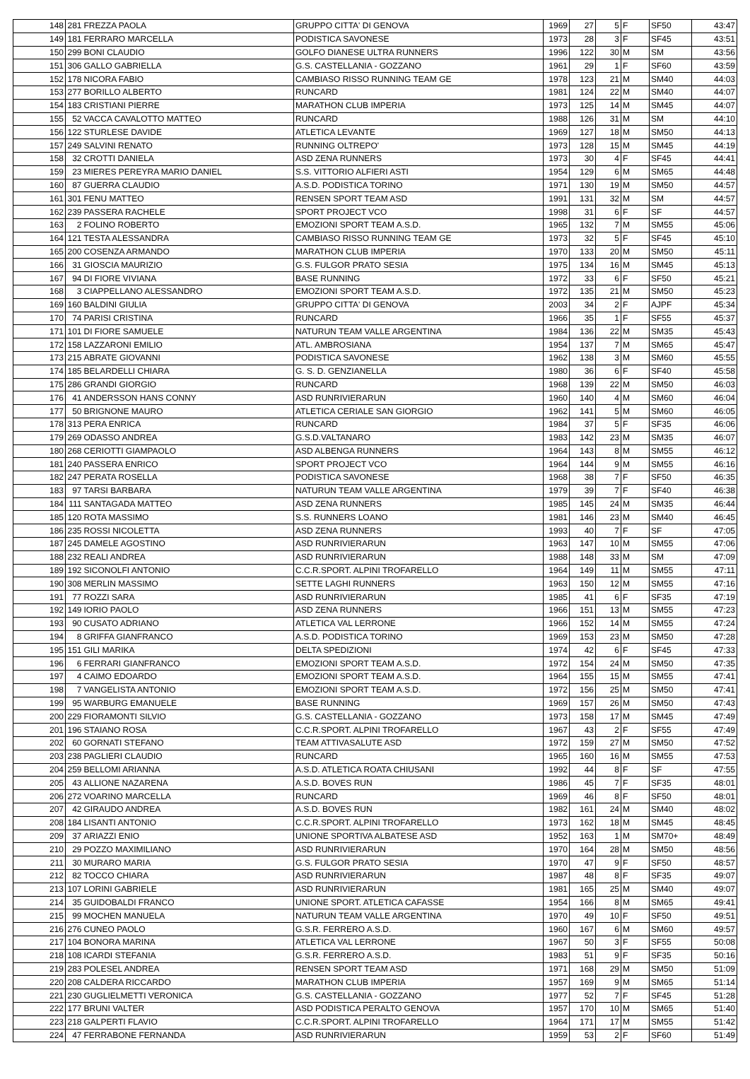| 148 | 281 | FREZZA PAOLA | GRUPPO CITTA' DI GENOVA | 1969 | 27 | 5 | F | SF50 | 43:47 |
| 149 | 181 | FERRARO MARCELLA | PODISTICA SAVONESE | 1973 | 28 | 3 | F | SF45 | 43:51 |
| 150 | 299 | BONI CLAUDIO | GOLFO DIANESE ULTRA RUNNERS | 1996 | 122 | 30 | M | SM | 43:56 |
| 151 | 306 | GALLO GABRIELLA | G.S. CASTELLANIA - GOZZANO | 1961 | 29 | 1 | F | SF60 | 43:59 |
| 152 | 178 | NICORA FABIO | CAMBIASO RISSO RUNNING TEAM GE | 1978 | 123 | 21 | M | SM40 | 44:03 |
| 153 | 277 | BORILLO ALBERTO | RUNCARD | 1981 | 124 | 22 | M | SM40 | 44:07 |
| 154 | 183 | CRISTIANI PIERRE | MARATHON CLUB IMPERIA | 1973 | 125 | 14 | M | SM45 | 44:07 |
| 155 | 52 | VACCA CAVALOTTO MATTEO | RUNCARD | 1988 | 126 | 31 | M | SM | 44:10 |
| 156 | 122 | STURLESE DAVIDE | ATLETICA LEVANTE | 1969 | 127 | 18 | M | SM50 | 44:13 |
| 157 | 249 | SALVINI RENATO | RUNNING OLTREPO' | 1973 | 128 | 15 | M | SM45 | 44:19 |
| 158 | 32 | CROTTI DANIELA | ASD ZENA RUNNERS | 1973 | 30 | 4 | F | SF45 | 44:41 |
| 159 | 23 | MIERES PEREYRA MARIO DANIEL | S.S. VITTORIO ALFIERI ASTI | 1954 | 129 | 6 | M | SM65 | 44:48 |
| 160 | 87 | GUERRA CLAUDIO | A.S.D. PODISTICA TORINO | 1971 | 130 | 19 | M | SM50 | 44:57 |
| 161 | 301 | FENU MATTEO | RENSEN SPORT TEAM ASD | 1991 | 131 | 32 | M | SM | 44:57 |
| 162 | 239 | PASSERA RACHELE | SPORT PROJECT VCO | 1998 | 31 | 6 | F | SF | 44:57 |
| 163 | 2 | FOLINO ROBERTO | EMOZIONI SPORT TEAM A.S.D. | 1965 | 132 | 7 | M | SM55 | 45:06 |
| 164 | 121 | TESTA ALESSANDRA | CAMBIASO RISSO RUNNING TEAM GE | 1973 | 32 | 5 | F | SF45 | 45:10 |
| 165 | 200 | COSENZA ARMANDO | MARATHON CLUB IMPERIA | 1970 | 133 | 20 | M | SM50 | 45:11 |
| 166 | 31 | GIOSCIA MAURIZIO | G.S. FULGOR PRATO SESIA | 1975 | 134 | 16 | M | SM45 | 45:13 |
| 167 | 94 | DI FIORE VIVIANA | BASE RUNNING | 1972 | 33 | 6 | F | SF50 | 45:21 |
| 168 | 3 | CIAPPELLANO ALESSANDRO | EMOZIONI SPORT TEAM A.S.D. | 1972 | 135 | 21 | M | SM50 | 45:23 |
| 169 | 160 | BALDINI GIULIA | GRUPPO CITTA' DI GENOVA | 2003 | 34 | 2 | F | AJPF | 45:34 |
| 170 | 74 | PARISI CRISTINA | RUNCARD | 1966 | 35 | 1 | F | SF55 | 45:37 |
| 171 | 101 | DI FIORE SAMUELE | NATURUN TEAM VALLE ARGENTINA | 1984 | 136 | 22 | M | SM35 | 45:43 |
| 172 | 158 | LAZZARONI EMILIO | ATL. AMBROSIANA | 1954 | 137 | 7 | M | SM65 | 45:47 |
| 173 | 215 | ABRATE GIOVANNI | PODISTICA SAVONESE | 1962 | 138 | 3 | M | SM60 | 45:55 |
| 174 | 185 | BELARDELLI CHIARA | G. S. D. GENZIANELLA | 1980 | 36 | 6 | F | SF40 | 45:58 |
| 175 | 286 | GRANDI GIORGIO | RUNCARD | 1968 | 139 | 22 | M | SM50 | 46:03 |
| 176 | 41 | ANDERSSON HANS CONNY | ASD RUNRIVIERARUN | 1960 | 140 | 4 | M | SM60 | 46:04 |
| 177 | 50 | BRIGNONE MAURO | ATLETICA CERIALE SAN GIORGIO | 1962 | 141 | 5 | M | SM60 | 46:05 |
| 178 | 313 | PERA ENRICA | RUNCARD | 1984 | 37 | 5 | F | SF35 | 46:06 |
| 179 | 269 | ODASSO ANDREA | G.S.D.VALTANARO | 1983 | 142 | 23 | M | SM35 | 46:07 |
| 180 | 268 | CERIOTTI GIAMPAOLO | ASD ALBENGA RUNNERS | 1964 | 143 | 8 | M | SM55 | 46:12 |
| 181 | 240 | PASSERA ENRICO | SPORT PROJECT VCO | 1964 | 144 | 9 | M | SM55 | 46:16 |
| 182 | 247 | PERATA ROSELLA | PODISTICA SAVONESE | 1968 | 38 | 7 | F | SF50 | 46:35 |
| 183 | 97 | TARSI BARBARA | NATURUN TEAM VALLE ARGENTINA | 1979 | 39 | 7 | F | SF40 | 46:38 |
| 184 | 111 | SANTAGADA MATTEO | ASD ZENA RUNNERS | 1985 | 145 | 24 | M | SM35 | 46:44 |
| 185 | 120 | ROTA MASSIMO | S.S. RUNNERS LOANO | 1981 | 146 | 23 | M | SM40 | 46:45 |
| 186 | 235 | ROSSI NICOLETTA | ASD ZENA RUNNERS | 1993 | 40 | 7 | F | SF | 47:05 |
| 187 | 245 | DAMELE AGOSTINO | ASD RUNRIVIERARUN | 1963 | 147 | 10 | M | SM55 | 47:06 |
| 188 | 232 | REALI ANDREA | ASD RUNRIVIERARUN | 1988 | 148 | 33 | M | SM | 47:09 |
| 189 | 192 | SICONOLFI ANTONIO | C.C.R.SPORT. ALPINI TROFARELLO | 1964 | 149 | 11 | M | SM55 | 47:11 |
| 190 | 308 | MERLIN MASSIMO | SETTE LAGHI RUNNERS | 1963 | 150 | 12 | M | SM55 | 47:16 |
| 191 | 77 | ROZZI SARA | ASD RUNRIVIERARUN | 1985 | 41 | 6 | F | SF35 | 47:19 |
| 192 | 149 | IORIO PAOLO | ASD ZENA RUNNERS | 1966 | 151 | 13 | M | SM55 | 47:23 |
| 193 | 90 | CUSATO ADRIANO | ATLETICA VAL LERRONE | 1966 | 152 | 14 | M | SM55 | 47:24 |
| 194 | 8 | GRIFFA GIANFRANCO | A.S.D. PODISTICA TORINO | 1969 | 153 | 23 | M | SM50 | 47:28 |
| 195 | 151 | GILI MARIKA | DELTA SPEDIZIONI | 1974 | 42 | 6 | F | SF45 | 47:33 |
| 196 | 6 | FERRARI GIANFRANCO | EMOZIONI SPORT TEAM A.S.D. | 1972 | 154 | 24 | M | SM50 | 47:35 |
| 197 | 4 | CAIMO EDOARDO | EMOZIONI SPORT TEAM A.S.D. | 1964 | 155 | 15 | M | SM55 | 47:41 |
| 198 | 7 | VANGELISTA ANTONIO | EMOZIONI SPORT TEAM A.S.D. | 1972 | 156 | 25 | M | SM50 | 47:41 |
| 199 | 95 | WARBURG EMANUELE | BASE RUNNING | 1969 | 157 | 26 | M | SM50 | 47:43 |
| 200 | 229 | FIORAMONTI SILVIO | G.S. CASTELLANIA - GOZZANO | 1973 | 158 | 17 | M | SM45 | 47:49 |
| 201 | 196 | STAIANO ROSA | C.C.R.SPORT. ALPINI TROFARELLO | 1967 | 43 | 2 | F | SF55 | 47:49 |
| 202 | 60 | GORNATI STEFANO | TEAM ATTIVASALUTE ASD | 1972 | 159 | 27 | M | SM50 | 47:52 |
| 203 | 238 | PAGLIERI CLAUDIO | RUNCARD | 1965 | 160 | 16 | M | SM55 | 47:53 |
| 204 | 259 | BELLOMI ARIANNA | A.S.D. ATLETICA ROATA CHIUSANI | 1992 | 44 | 8 | F | SF | 47:55 |
| 205 | 43 | ALLIONE NAZARENA | A.S.D. BOVES RUN | 1986 | 45 | 7 | F | SF35 | 48:01 |
| 206 | 272 | VOARINO MARCELLA | RUNCARD | 1969 | 46 | 8 | F | SF50 | 48:01 |
| 207 | 42 | GIRAUDO ANDREA | A.S.D. BOVES RUN | 1982 | 161 | 24 | M | SM40 | 48:02 |
| 208 | 184 | LISANTI ANTONIO | C.C.R.SPORT. ALPINI TROFARELLO | 1973 | 162 | 18 | M | SM45 | 48:45 |
| 209 | 37 | ARIAZZI ENIO | UNIONE SPORTIVA ALBATESE ASD | 1952 | 163 | 1 | M | SM70+ | 48:49 |
| 210 | 29 | POZZO MAXIMILIANO | ASD RUNRIVIERARUN | 1970 | 164 | 28 | M | SM50 | 48:56 |
| 211 | 30 | MURARO MARIA | G.S. FULGOR PRATO SESIA | 1970 | 47 | 9 | F | SF50 | 48:57 |
| 212 | 82 | TOCCO CHIARA | ASD RUNRIVIERARUN | 1987 | 48 | 8 | F | SF35 | 49:07 |
| 213 | 107 | LORINI GABRIELE | ASD RUNRIVIERARUN | 1981 | 165 | 25 | M | SM40 | 49:07 |
| 214 | 35 | GUIDOBALDI FRANCO | UNIONE SPORT. ATLETICA CAFASSE | 1954 | 166 | 8 | M | SM65 | 49:41 |
| 215 | 99 | MOCHEN MANUELA | NATURUN TEAM VALLE ARGENTINA | 1970 | 49 | 10 | F | SF50 | 49:51 |
| 216 | 276 | CUNEO PAOLO | G.S.R. FERRERO A.S.D. | 1960 | 167 | 6 | M | SM60 | 49:57 |
| 217 | 104 | BONORA MARINA | ATLETICA VAL LERRONE | 1967 | 50 | 3 | F | SF55 | 50:08 |
| 218 | 108 | ICARDI STEFANIA | G.S.R. FERRERO A.S.D. | 1983 | 51 | 9 | F | SF35 | 50:16 |
| 219 | 283 | POLESEL ANDREA | RENSEN SPORT TEAM ASD | 1971 | 168 | 29 | M | SM50 | 51:09 |
| 220 | 208 | CALDERA RICCARDO | MARATHON CLUB IMPERIA | 1957 | 169 | 9 | M | SM65 | 51:14 |
| 221 | 230 | GUGLIELMETTI VERONICA | G.S. CASTELLANIA - GOZZANO | 1977 | 52 | 7 | F | SF45 | 51:28 |
| 222 | 177 | BRUNI VALTER | ASD PODISTICA PERALTO GENOVA | 1957 | 170 | 10 | M | SM65 | 51:40 |
| 223 | 218 | GALPERTI FLAVIO | C.C.R.SPORT. ALPINI TROFARELLO | 1964 | 171 | 17 | M | SM55 | 51:42 |
| 224 | 47 | FERRABONE FERNANDA | ASD RUNRIVIERARUN | 1959 | 53 | 2 | F | SF60 | 51:49 |